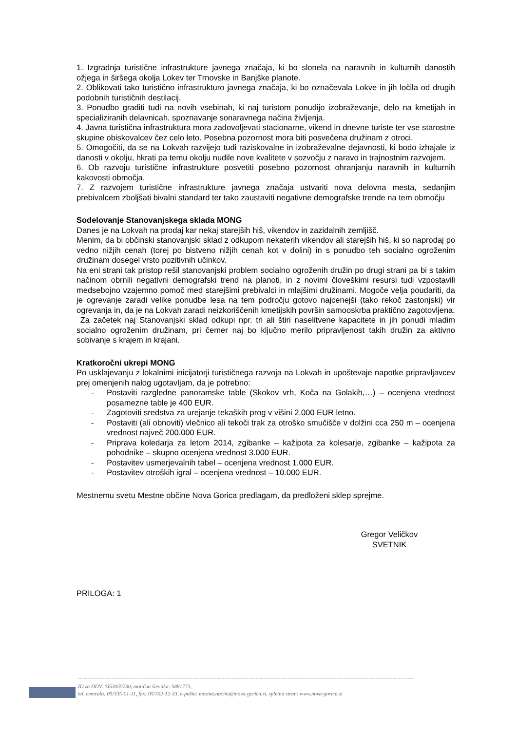1. Izgradnja turistične infrastrukture javnega značaja, ki bo slonela na naravnih in kulturnih danostih ožjega in širšega okolja Lokev ter Trnovske in Banjške planote.
2. Oblikovati tako turistično infrastrukturo javnega značaja, ki bo označevala Lokve in jih ločila od drugih podobnih turističnih destilacij.
3. Ponudbo graditi tudi na novih vsebinah, ki naj turistom ponudijo izobraževanje, delo na kmetijah in specializiranih delavnicah, spoznavanje sonaravnega načina življenja.
4. Javna turistična infrastruktura mora zadovoljevati stacionarne, vikend in dnevne turiste ter vse starostne skupine obiskovalcev čez celo leto. Posebna pozornost mora biti posvečena družinam z otroci.
5. Omogočiti, da se na Lokvah razvijejo tudi raziskovalne in izobraževalne dejavnosti, ki bodo izhajale iz danosti v okolju, hkrati pa temu okolju nudile nove kvalitete v sozvočju z naravo in trajnostnim razvojem.
6. Ob razvoju turistične infrastrukture posvetiti posebno pozornost ohranjanju naravnih in kulturnih kakovosti območja.
7. Z razvojem turistične infrastrukture javnega značaja ustvariti nova delovna mesta, sedanjim prebivalcem zboljšati bivalni standard ter tako zaustaviti negativne demografske trende na tem območju
Sodelovanje Stanovanjskega sklada MONG
Danes je na Lokvah na prodaj kar nekaj starejših hiš, vikendov in zazidalnih zemljišč.
Menim, da bi občinski stanovanjski sklad z odkupom nekaterih vikendov ali starejših hiš, ki so naprodaj po vedno nižjih cenah (torej po bistveno nižjih cenah kot v dolini) in s ponudbo teh socialno ogroženim družinam dosegel vrsto pozitivnih učinkov.
Na eni strani tak pristop rešil stanovanjski problem socialno ogroženih družin po drugi strani pa bi s takim načinom obrnili negativni demografski trend na planoti, in z novimi človeškimi resursi tudi vzpostavili medsebojno vzajemno pomoč med starejšimi prebivalci in mlajšimi družinami. Mogoče velja poudariti, da je ogrevanje zaradi velike ponudbe lesa na tem področju gotovo najcenejši (tako rekoč zastonjski) vir ogrevanja in, da je na Lokvah zaradi neizkoriščenih kmetijskih površin samooskrba praktično zagotovljena.
Za začetek naj Stanovanjski sklad odkupi npr. tri ali štiri naselitvene kapacitete in jih ponudi mladim socialno ogroženim družinam, pri čemer naj bo ključno merilo pripravljenost takih družin za aktivno sobivanje s krajem in krajani.
Kratkoročni ukrepi MONG
Po usklajevanju z lokalnimi inicijatorji turističnega razvoja na Lokvah in upoštevaje napotke pripravljavcev prej omenjenih nalog ugotavljam, da je potrebno:
- Postaviti razgledne panoramske table (Skokov vrh, Koča na Golakih,…) – ocenjena vrednost posamezne table je 400 EUR.
- Zagotoviti sredstva za urejanje tekaških prog v višini 2.000 EUR letno.
- Postaviti (ali obnoviti) vlečnico ali tekoči trak za otroško smučišče v dolžini cca 250 m – ocenjena vrednost največ 200.000 EUR.
- Priprava koledarja za letom 2014, zgibanke – kažipota za kolesarje, zgibanke – kažipota za pohodnike – skupno ocenjena vrednost 3.000 EUR.
- Postavitev usmerjevalnih tabel – ocenjena vrednost 1.000 EUR.
- Postavitev otroških igral – ocenjena vrednost – 10.000 EUR.
Mestnemu svetu Mestne občine Nova Gorica predlagam, da predloženi sklep sprejme.
Gregor Veličkov
SVETNIK
PRILOGA: 1
ID za DDV: SI53055730, matična številka: 5881773,
tel. centrala: 05/335-01-11, fax: 05/302-12-33, e-pošta: mestna.obcina@nova-gorica.si, spletna stran: www.nova-gorica.si